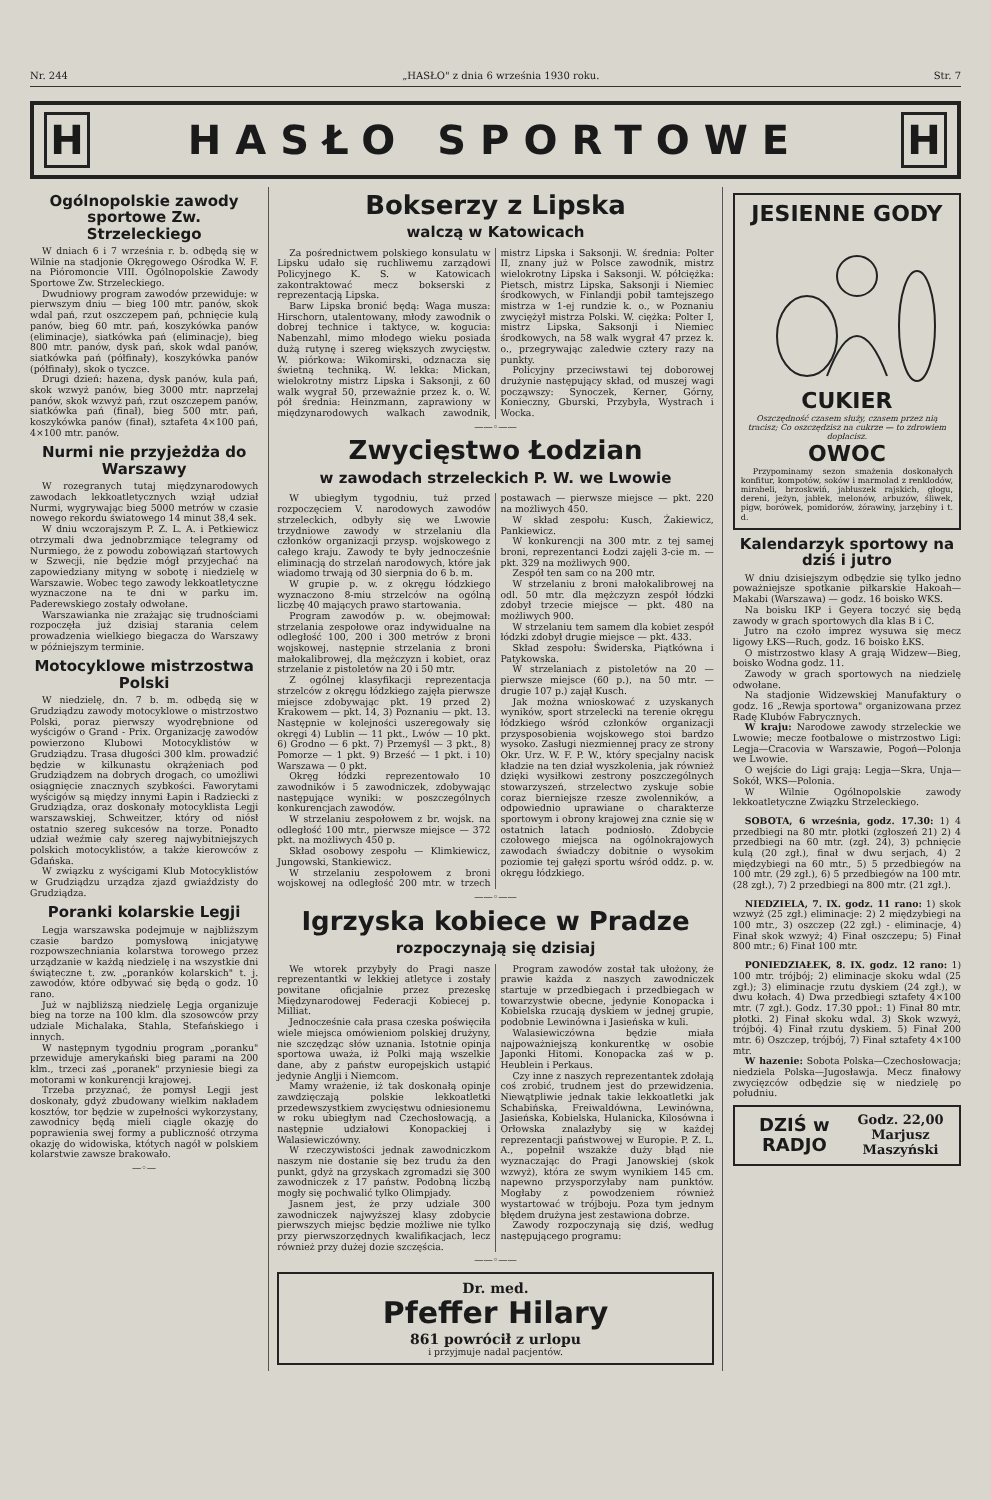Nr. 244 „HASŁO" z dnia 6 września 1930 roku. Str. 7
H HASŁO SPORTOWE H
Ogólnopolskie zawody sportowe Zw. Strzeleckiego
W dniach 6 i 7 września r. b. odbędą się w Wilnie na stadjonie Okręgowego Ośrodka W. F. na Pióromoncie VIII. Ogólnopolskie Zawody Sportowe Zw. Strzeleckiego.
Dwudniowy program zawodów przewiduje: w pierwszym dniu — bieg 100 mtr. panów, skok wdal pań, rzut oszczepem pań, pchnięcie kulą panów, bieg 60 mtr. pań, koszykówka panów (eliminacje), siatkówka pań (eliminacje), bieg 800 mtr. panów, dysk pań, skok wdal panów, siatkówka pań (półfinały), koszykówka panów (półfinały), skok o tyczce.
Drugi dzień: hazena, dysk panów, kula pań, skok wzwyż panów, bieg 3000 mtr. naprzełaj panów, skok wzwyż pań, rzut oszczepem panów, siatkówka pań (finał), bieg 500 mtr. pań, koszykówka panów (finał), sztafeta 4×100 pań, 4×100 mtr. panów.
Nurmi nie przyjeżdża do Warszawy
W rozegranych tutaj międzynarodowych zawodach lekkoatletycznych wziął udział Nurmi, wygrywając bieg 5000 metrów w czasie nowego rekordu światowego 14 minut 38,4 sek.
W dniu wczorajszym P. Z. L. A. i Petkiewicz otrzymali dwa jednobrzmiące telegramy od Nurmiego, że z powodu zobowiązań startowych w Szwecji, nie będzie mógł przyjechać na zapowiedziany mityng w sobotę i niedzielę w Warszawie. Wobec tego zawody lekkoatletyczne wyznaczone na te dni w parku im. Paderewskiego zostały odwołane.
Warszawianka nie zrażając się trudnościami rozpoczęła już dzisiaj starania celem prowadzenia wielkiego biegacza do Warszawy w późniejszym terminie.
Motocyklowe mistrzostwa Polski
W niedzielę, dn. 7 b. m. odbędą się w Grudziądzu zawody motocyklowe o mistrzostwo Polski, poraz pierwszy wyodrębnione od wyścigów o Grand - Prix. Organizację zawodów powierzono Klubowi Motocyklistów w Grudziądzu. Trasa długości 300 klm. prowadzić będzie w kilkunastu okrążeniach pod Grudziądzem na dobrych drogach, co umożliwi osiągnięcie znacznych szybkości. Faworytami wyścigów są między innymi Łapin i Radziecki z Grudziądza, oraz doskonały motocyklista Legji warszawskiej, Schweitzer, który od niósł ostatnio szereg sukcesów na torze. Ponadto udział weźmie cały szereg najwybitniejszych polskich motocyklistów, a także kierowców z Gdańska.
W związku z wyścigami Klub Motocyklistów w Grudziądzu urządza zjazd gwiaździsty do Grudziądza.
Poranki kolarskie Legji
Legja warszawska podejmuje w najbliższym czasie bardzo pomysłową inicjatywę rozpowszechniania kolarstwa torowego przez urządzanie w każdą niedzielę i na wszystkie dni świąteczne t. zw. „poranków kolarskich" t. j. zawodów, które odbywać się będą o godz. 10 rano.
Już w najbliższą niedzielę Legja organizuje bieg na torze na 100 klm. dla szosowców przy udziale Michalaka, Stahla, Stefańskiego i innych.
W następnym tygodniu program „poranku" przewiduje amerykański bieg parami na 200 klm., trzeci zaś „poranek" przyniesie biegi za motorami w konkurencji krajowej.
Trzeba przyznać, że pomysł Legji jest doskonały, gdyż zbudowany wielkim nakładem kosztów, tor będzie w zupełności wykorzystany, zawodnicy będą mieli ciągle okazję do poprawienia swej formy a publiczność otrzyma okazję do widowiska, któtych nagół w polskiem kolarstwie zawsze brakowało.
—◦—
Bokserzy z Lipska
walczą w Katowicach
Za pośrednictwem polskiego konsulatu w Lipsku udało się ruchliwemu zarządowi Policyjnego K. S. w Katowicach zakontraktować mecz bokserski z reprezentacją Lipska.
Barw Lipska bronić będą: Waga musza: Hirschorn, utalentowany, młody zawodnik o dobrej technice i taktyce, w. kogucia: Nabenzahl, mimo młodego wieku posiada dużą rutynę i szereg większych zwycięstw. W. piórkowa: Wikomirski, odznacza się świetną techniką. W. lekka: Mickan, wielokrotny mistrz Lipska i Saksonji, z 60 walk wygrał 50, przeważnie przez k. o. W. pół średnia: Heinzmann, zaprawiony w międzynarodowych walkach zawodnik, mistrz Lipska i Saksonji. W. średnia: Polter II, znany już w Polsce zawodnik, mistrz wielokrotny Lipska i Saksonji. W. półciężka: Pietsch, mistrz Lipska, Saksonji i Niemiec środkowych, w Finlandji pobił tamtejszego mistrza w 1-ej rundzie k. o., w Poznaniu zwyciężył mistrza Polski. W. ciężka: Polter I, mistrz Lipska, Saksonji i Niemiec środkowych, na 58 walk wygrał 47 przez k. o., przegrywając zaledwie cztery razy na punkty.
Policyjny przeciwstawi tej doborowej drużynie następujący skład, od muszej wagi począwszy: Synoczek, Kerner, Górny, Konieczny, Gburski, Przybyła, Wystrach i Wocka.
——◦——
Zwycięstwo Łodzian
w zawodach strzeleckich P. W. we Lwowie
W ubiegłym tygodniu, tuż przed rozpoczęciem V. narodowych zawodów strzeleckich, odbyły się we Lwowie trzydniowe zawody w strzelaniu dla członków organizacji przysp. wojskowego z całego kraju. Zawody te były jednocześnie eliminacją do strzelań narodowych, które jak wiadomo trwają od 30 sierpnia do 6 b. m.
W grupie p. w. z okręgu łódzkiego wyznaczono 8-miu strzelców na ogólną liczbę 40 mających prawo startowania.
Program zawodów p. w. obejmował: strzelania zespołowe oraz indywidualne na odległość 100, 200 i 300 metrów z broni wojskowej, następnie strzelania z broni małokalibrowej, dla mężczyzn i kobiet, oraz strzelanie z pistoletów na 20 i 50 mtr.
Z ogólnej klasyfikacji reprezentacja strzelców z okręgu łódzkiego zajęła pierwsze miejsce zdobywając pkt. 19 przed 2) Krakowem — pkt. 14, 3) Poznaniu — pkt. 13. Następnie w kolejności uszeregowały się okręgi 4) Lublin — 11 pkt., Lwów — 10 pkt. 6) Grodno — 6 pkt. 7) Przemyśl — 3 pkt., 8) Pomorze — 1 pkt. 9) Brześć — 1 pkt. i 10) Warszawa — 0 pkt.
Okręg łódzki reprezentowało 10 zawodników i 5 zawodniczek, zdobywając następujące wyniki: w poszczególnych konkurencjach zawodów.
W strzelaniu zespołowem z br. wojsk. na odległość 100 mtr., pierwsze miejsce — 372 pkt. na możliwych 450 p.
Skład osobowy zespołu — Klimkiewicz, Jungowski, Stankiewicz.
W strzelaniu zespołowem z broni wojskowej na odległość 200 mtr. w trzech postawach — pierwsze miejsce — pkt. 220 na możliwych 450.
W skład zespołu: Kusch, Żakiewicz, Pankiewicz.
W konkurencji na 300 mtr. z tej samej broni, reprezentanci Łodzi zajęli 3-cie m. — pkt. 329 na możliwych 900.
Zespół ten sam co na 200 mtr.
W strzelaniu z broni małokalibrowej na odl. 50 mtr. dla mężczyzn zespół łódzki zdobył trzecie miejsce — pkt. 480 na możliwych 900.
W strzelaniu tem samem dla kobiet zespół łódzki zdobył drugie miejsce — pkt. 433.
Skład zespołu: Świderska, Piątkówna i Patykowska.
W strzelaniach z pistoletów na 20 — pierwsze miejsce (60 p.), na 50 mtr. — drugie 107 p.) zajął Kusch.
Jak można wnioskować z uzyskanych wyników, sport strzelecki na terenie okręgu łódzkiego wśród członków organizacji przysposobienia wojskowego stoi bardzo wysoko. Zasługi niezmiennej pracy ze strony Okr. Urz. W. F. P. W., który specjalny nacisk kładzie na ten dział wyszkolenia, jak również dzięki wysiłkowi zestrony poszczególnych stowarzyszeń, strzelectwo zyskuje sobie coraz bierniejsze rzesze zwolenników, a odpowiednio uprawiane o charakterze sportowym i obrony krajowej zna cznie się w ostatnich latach podniosło. Zdobycie czołowego miejsca na ogólnokrajowych zawodach świadczy dobitnie o wysokim poziomie tej gałęzi sportu wśród oddz. p. w. okręgu łódzkiego.
——◦——
Igrzyska kobiece w Pradze
rozpoczynają się dzisiaj
We wtorek przybyły do Pragi nasze reprezentantki w lekkiej atletyce i zostały powitane oficjalnie przez prezeskę Międzynarodowej Federacji Kobiecej p. Milliat.
Jednocześnie cała prasa czeska poświęciła wiele miejsca omówieniom polskiej drużyny, nie szczędząc słów uznania. Istotnie opinja sportowa uważa, iż Polki mają wszelkie dane, aby z państw europejskich ustąpić jedynie Anglji i Niemcom.
Mamy wrażenie, iż tak doskonałą opinje zawdzięczają polskie lekkoatletki przedewszystkiem zwycięstwu odniesionemu w roku ubiegłym nad Czechosłowacją, a następnie udziałowi Konopackiej i Walasiewiczówny.
W rzeczywistości jednak zawodniczkom naszym nie dostanie się bez trudu ża den punkt, gdyż na grzyskach zgromadzi się 300 zawodniczek z 17 państw. Podobną liczbą mogły się pochwalić tylko Olimpjady.
Jasnem jest, że przy udziale 300 zawodniczek najwyższej klasy zdobycie pierwszych miejsc będzie możliwe nie tylko przy pierwszorzędnych kwalifikacjach, lecz również przy dużej dozie szczęścia.
Program zawodów został tak ułożony, że prawie każda z naszych zawodniczek startuje w przedbiegach i przedbiegach w towarzystwie obecne, jedynie Konopacka i Kobielska rzucają dyskiem w jednej grupie, podobnie Lewinówna i Jasieńska w kuli.
Walasiewiczówna będzie miała najpoważniejszą konkurentkę w osobie Japonki Hitomi. Konopacka zaś w p. Heublein i Perkaus.
Czy inne z naszych reprezentantek zdołają coś zrobić, trudnem jest do przewidzenia. Niewątpliwie jednak takie lekkoatletki jak Schabińska, Freiwaldówna, Lewinówna, Jasieńska, Kobielska, Hulanicka, Kilosówna i Orłowska znalazłyby się w każdej reprezentacji państwowej w Europie. P. Z. L. A., popełnił wszakże duży błąd nie wyznaczając do Pragi Janowskiej (skok wzwyż), która ze swym wynikiem 145 cm. napewno przysporzyłaby nam punktów. Mogłaby z powodzeniem również wystartować w trójboju. Poza tym jednym błędem drużyna jest zestawiona dobrze.
Zawody rozpoczynają się dziś, według następującego programu:
——◦——
Dr. med.
Pfeffer Hilary
861 powrócił z urlopu
i przyjmuje nadal pacjentów.
JESIENNE GODY
CUKIER
Oszczędność czasem służy, czasem przez nią tracisz; Co oszczędzisz na cukrze — to zdrowiem dopłacisz.
OWOC
Przypominamy sezon smażenia doskonałych konfitur, kompotów, soków i marmolad z renklodów, mirabeli, brzoskwiń, jabłuszek rajskich, głogu, dereni, jeżyn, jabłek, melonów, arbuzów, śliwek, pigw, borówek, pomidorów, żórawiny, jarzębiny i t. d.
Kalendarzyk sportowy na dziś i jutro
W dniu dzisiejszym odbędzie się tylko jedno poważniejsze spotkanie piłkarskie Hakoah—Makabi (Warszawa) — godz. 16 boisko WKS.
Na boisku IKP i Geyera toczyć się będą zawody w grach sportowych dla klas B i C.
Jutro na czoło imprez wysuwa się mecz ligowy ŁKS—Ruch, godz. 16 boisko ŁKS.
O mistrzostwo klasy A grają Widzew—Bieg, boisko Wodna godz. 11.
Zawody w grach sportowych na niedzielę odwołane.
Na stadjonie Widzewskiej Manufaktury o godz. 16 „Rewja sportowa" organizowana przez Radę Klubów Fabrycznych.
W kraju: Narodowe zawody strzeleckie we Lwowie; mecze footbalowe o mistrzostwo Ligi: Legja—Cracovia w Warszawie, Pogoń—Polonja we Lwowie.
O wejście do Ligi grają: Legja—Skra, Unja—Sokół, WKS—Polonia.
W Wilnie Ogólnopolskie zawody lekkoatletyczne Związku Strzeleckiego.
SOBOTA, 6 września, godz. 17.30: 1) 4 przedbiegi na 80 mtr. płotki (zgłoszeń 21) 2) 4 przedbiegi na 60 mtr. (zgł. 24), 3) pchnięcie kulą (20 zgł.), finał w dwu serjach, 4) 2 międzybiegi na 60 mtr., 5) 5 przedbiegów na 100 mtr. (29 zgł.), 6) 5 przedbiegów na 100 mtr. (28 zgł.), 7) 2 przedbiegi na 800 mtr. (21 zgł.).
NIEDZIELA, 7. IX. godz. 11 rano: 1) skok wzwyż (25 zgł.) eliminacje: 2) 2 międzybiegi na 100 mtr., 3) oszczep (22 zgł.) - eliminacje, 4) Finał skok wzwyż; 4) Finał oszczepu; 5) Finał 800 mtr.; 6) Finał 100 mtr.
PONIEDZIAŁEK, 8. IX. godz. 12 rano: 1) 100 mtr. trójbój; 2) eliminacje skoku wdal (25 zgł.); 3) eliminacje rzutu dyskiem (24 zgł.), w dwu kołach. 4) Dwa przedbiegi sztafety 4×100 mtr. (7 zgł.). Godz. 17.30 ppoł.: 1) Finał 80 mtr. płotki. 2) Finał skoku wdal. 3) Skok wzwyż, trójbój. 4) Finał rzutu dyskiem. 5) Finał 200 mtr. 6) Oszczep, trójbój, 7) Finał sztafety 4×100 mtr.
W hazenie: Sobota Polska—Czechosłowacja; niedziela Polska—Jugosławja. Mecz finałowy zwycięzców odbędzie się w niedzielę po południu.
DZIŚ w RADJO
Godz. 22,00
Marjusz Maszyński